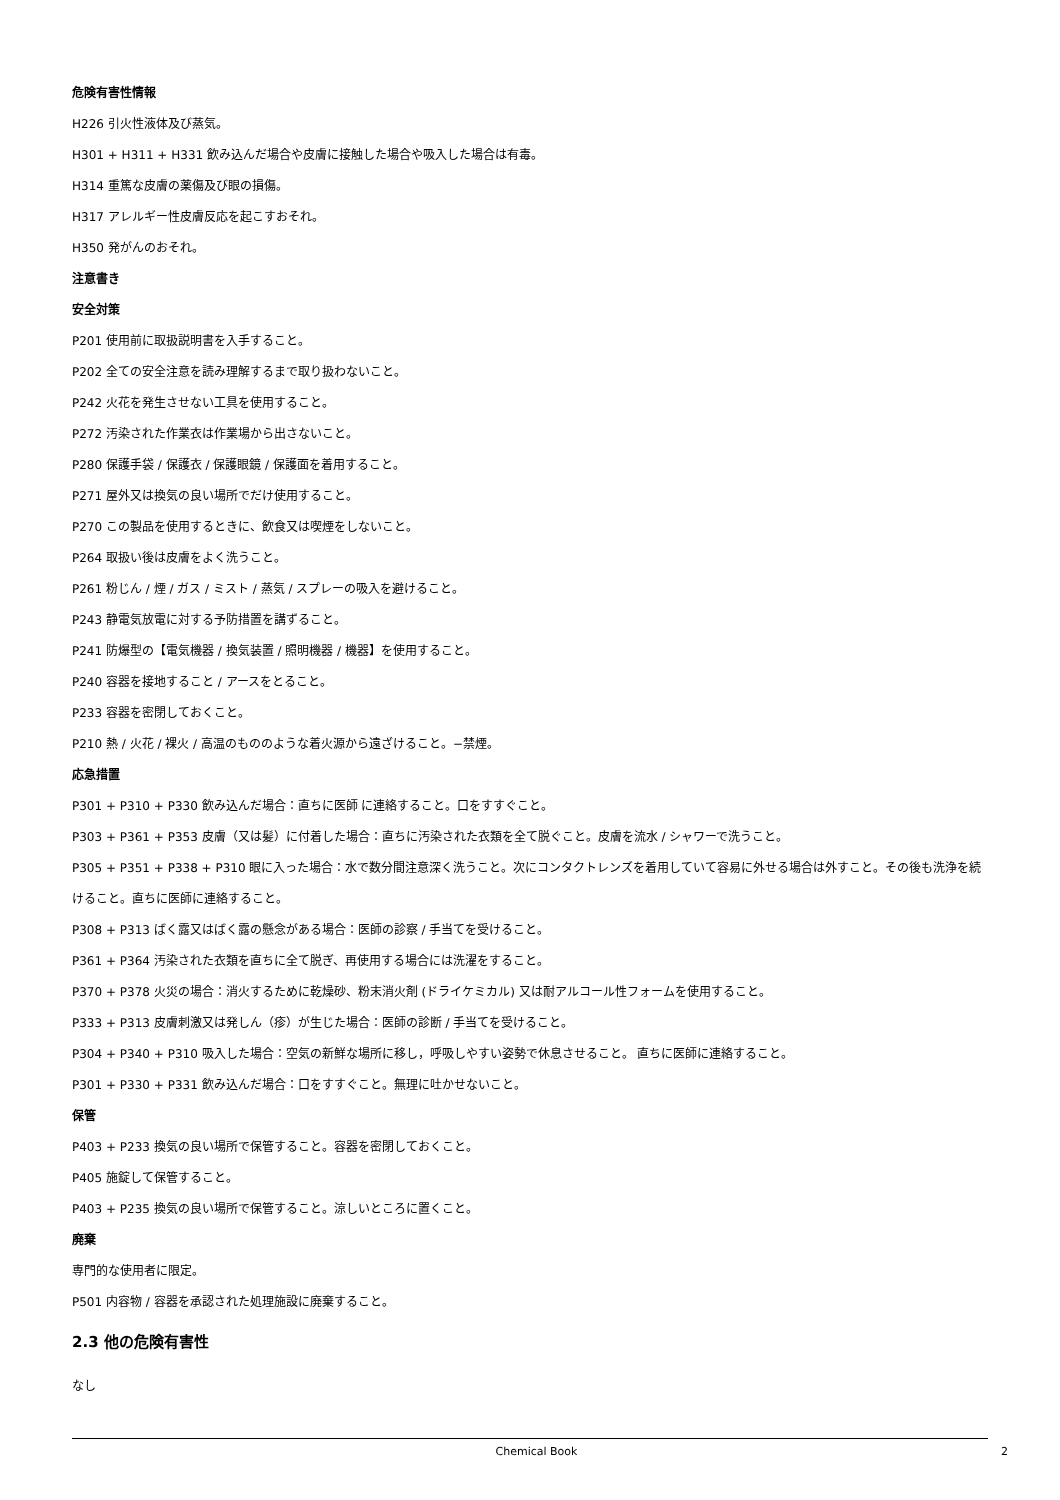危険有害性情報
H226 引火性液体及び蒸気。
H301 + H311 + H331 飲み込んだ場合や皮膚に接触した場合や吸入した場合は有毒。
H314 重篤な皮膚の薬傷及び眼の損傷。
H317 アレルギー性皮膚反応を起こすおそれ。
H350 発がんのおそれ。
注意書き
安全対策
P201 使用前に取扱説明書を入手すること。
P202 全ての安全注意を読み理解するまで取り扱わないこと。
P242 火花を発生させない工具を使用すること。
P272 汚染された作業衣は作業場から出さないこと。
P280 保護手袋 / 保護衣 / 保護眼鏡 / 保護面を着用すること。
P271 屋外又は換気の良い場所でだけ使用すること。
P270 この製品を使用するときに、飲食又は喫煙をしないこと。
P264 取扱い後は皮膚をよく洗うこと。
P261 粉じん / 煙 / ガス / ミスト / 蒸気 / スプレーの吸入を避けること。
P243 静電気放電に対する予防措置を講ずること。
P241 防爆型の【電気機器 / 換気装置 / 照明機器 / 機器】を使用すること。
P240 容器を接地すること / アースをとること。
P233 容器を密閉しておくこと。
P210 熱 / 火花 / 裸火 / 高温のもののような着火源から遠ざけること。−禁煙。
応急措置
P301 + P310 + P330 飲み込んだ場合：直ちに医師 に連絡すること。口をすすぐこと。
P303 + P361 + P353 皮膚（又は髪）に付着した場合：直ちに汚染された衣類を全て脱ぐこと。皮膚を流水 / シャワーで洗うこと。
P305 + P351 + P338 + P310 眼に入った場合：水で数分間注意深く洗うこと。次にコンタクトレンズを着用していて容易に外せる場合は外すこと。その後も洗浄を続けること。直ちに医師に連絡すること。
P308 + P313 ばく露又はばく露の懸念がある場合：医師の診察 / 手当てを受けること。
P361 + P364 汚染された衣類を直ちに全て脱ぎ、再使用する場合には洗濯をすること。
P370 + P378 火災の場合：消火するために乾燥砂、粉末消火剤 (ドライケミカル) 又は耐アルコール性フォームを使用すること。
P333 + P313 皮膚刺激又は発しん（疹）が生じた場合：医師の診断 / 手当てを受けること。
P304 + P340 + P310 吸入した場合：空気の新鮮な場所に移し，呼吸しやすい姿勢で休息させること。 直ちに医師に連絡すること。
P301 + P330 + P331 飲み込んだ場合：口をすすぐこと。無理に吐かせないこと。
保管
P403 + P233 換気の良い場所で保管すること。容器を密閉しておくこと。
P405 施錠して保管すること。
P403 + P235 換気の良い場所で保管すること。涼しいところに置くこと。
廃棄
専門的な使用者に限定。
P501 内容物 / 容器を承認された処理施設に廃棄すること。
2.3 他の危険有害性
なし
Chemical Book 2